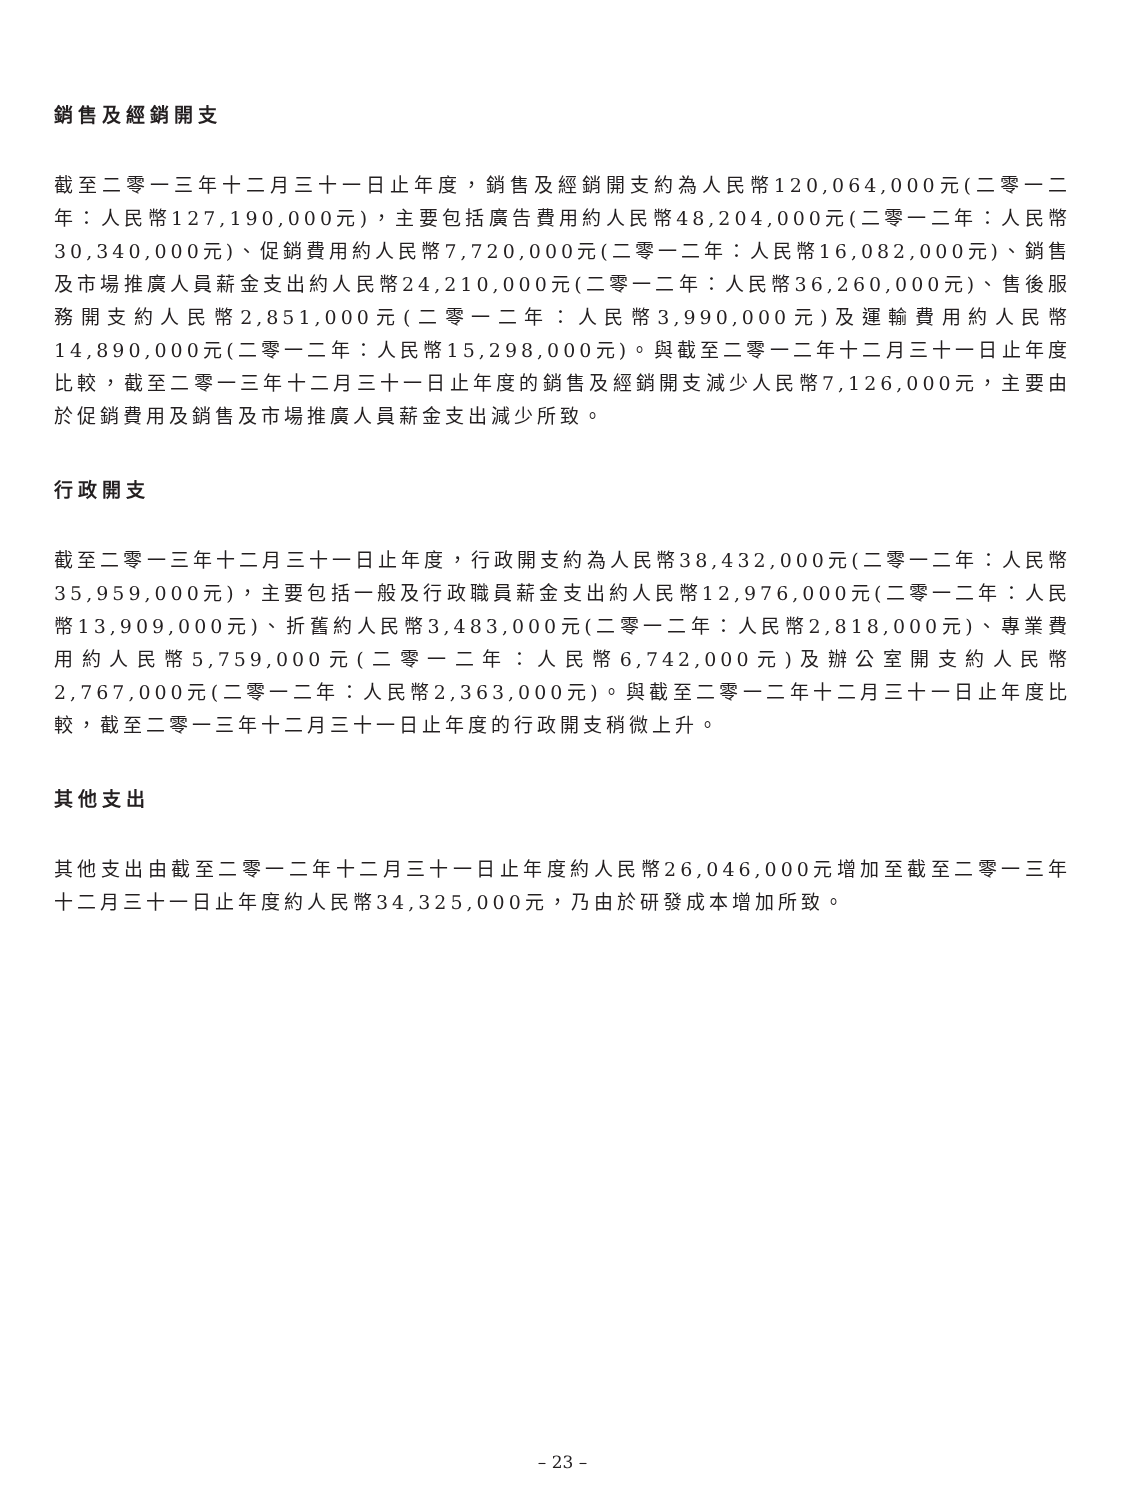銷售及經銷開支
截至二零一三年十二月三十一日止年度，銷售及經銷開支約為人民幣120,064,000元(二零一二年：人民幣127,190,000元)，主要包括廣告費用約人民幣48,204,000元(二零一二年：人民幣30,340,000元)、促銷費用約人民幣7,720,000元(二零一二年：人民幣16,082,000元)、銷售及市場推廣人員薪金支出約人民幣24,210,000元(二零一二年：人民幣36,260,000元)、售後服務開支約人民幣2,851,000元(二零一二年：人民幣3,990,000元)及運輸費用約人民幣14,890,000元(二零一二年：人民幣15,298,000元)。與截至二零一二年十二月三十一日止年度比較，截至二零一三年十二月三十一日止年度的銷售及經銷開支減少人民幣7,126,000元，主要由於促銷費用及銷售及市場推廣人員薪金支出減少所致。
行政開支
截至二零一三年十二月三十一日止年度，行政開支約為人民幣38,432,000元(二零一二年：人民幣35,959,000元)，主要包括一般及行政職員薪金支出約人民幣12,976,000元(二零一二年：人民幣13,909,000元)、折舊約人民幣3,483,000元(二零一二年：人民幣2,818,000元)、專業費用約人民幣5,759,000元(二零一二年：人民幣6,742,000元)及辦公室開支約人民幣2,767,000元(二零一二年：人民幣2,363,000元)。與截至二零一二年十二月三十一日止年度比較，截至二零一三年十二月三十一日止年度的行政開支稍微上升。
其他支出
其他支出由截至二零一二年十二月三十一日止年度約人民幣26,046,000元增加至截至二零一三年十二月三十一日止年度約人民幣34,325,000元，乃由於研發成本增加所致。
– 23 –